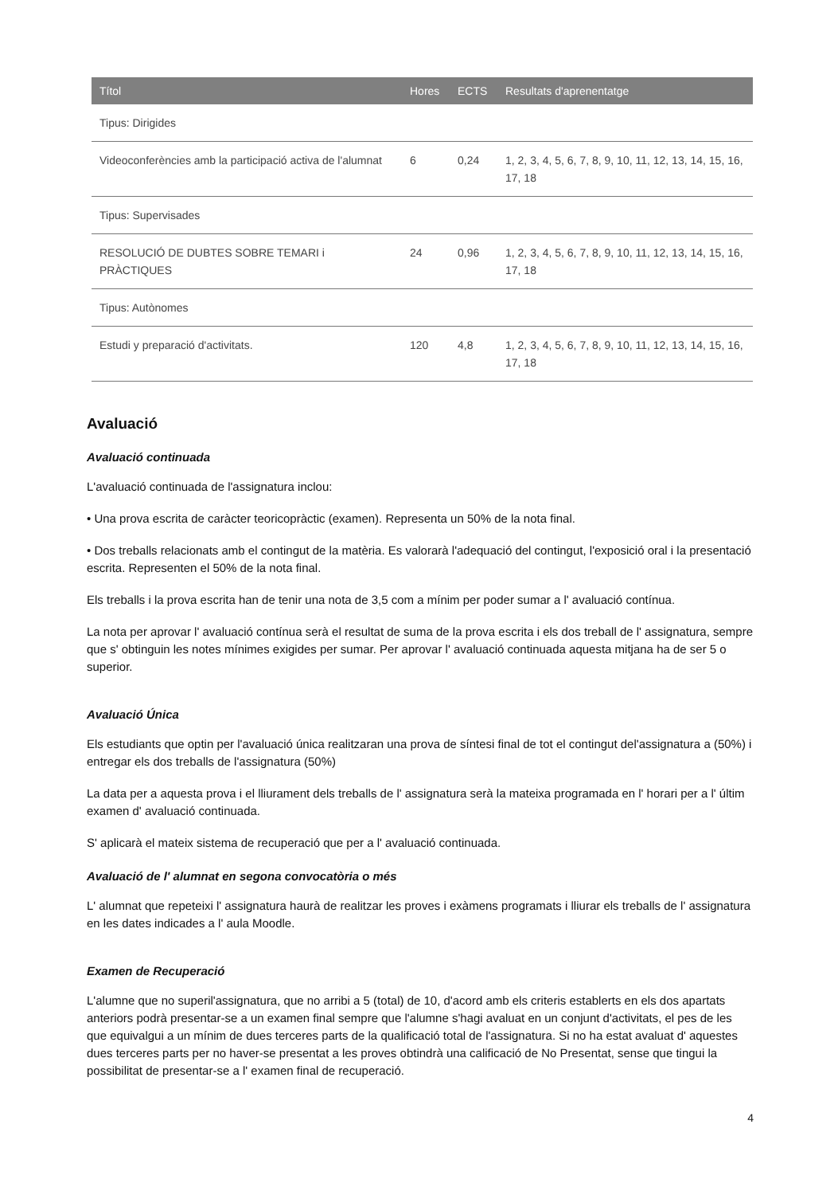| Títol | Hores | ECTS | Resultats d'aprenentatge |
| --- | --- | --- | --- |
| Tipus: Dirigides | | | |
| Videoconferències amb la participació activa de l'alumnat | 6 | 0,24 | 1, 2, 3, 4, 5, 6, 7, 8, 9, 10, 11, 12, 13, 14, 15, 16, 17, 18 |
| Tipus: Supervisades | | | |
| RESOLUCIÓ DE DUBTES SOBRE TEMARI i PRÀCTIQUES | 24 | 0,96 | 1, 2, 3, 4, 5, 6, 7, 8, 9, 10, 11, 12, 13, 14, 15, 16, 17, 18 |
| Tipus: Autònomes | | | |
| Estudi y preparació d'activitats. | 120 | 4,8 | 1, 2, 3, 4, 5, 6, 7, 8, 9, 10, 11, 12, 13, 14, 15, 16, 17, 18 |
Avaluació
Avaluació continuada
L'avaluació continuada de l'assignatura inclou:
• Una prova escrita de caràcter teoricopràctic (examen). Representa un 50% de la nota final.
• Dos treballs relacionats amb el contingut de la matèria. Es valorarà l'adequació del contingut, l'exposició oral i la presentació escrita. Representen el 50% de la nota final.
Els treballs i la prova escrita han de tenir una nota de 3,5 com a mínim per poder sumar a l' avaluació contínua.
La nota per aprovar l' avaluació contínua serà el resultat de suma de la prova escrita i els dos treball de l' assignatura, sempre que s' obtinguin les notes mínimes exigides per sumar. Per aprovar l' avaluació continuada aquesta mitjana ha de ser 5 o superior.
Avaluació Única
Els estudiants que optin per l'avaluació única realitzaran una prova de síntesi final de tot el contingut del'assignatura a (50%) i entregar els dos treballs de l'assignatura (50%)
La data per a aquesta prova i el lliurament dels treballs de l' assignatura serà la mateixa programada en l' horari per a l' últim examen d' avaluació continuada.
S' aplicarà el mateix sistema de recuperació que per a l' avaluació continuada.
Avaluació de l' alumnat en segona convocatòria o més
L' alumnat que repeteixi l' assignatura haurà de realitzar les proves i exàmens programats i lliurar els treballs de l' assignatura en les dates indicades a l' aula Moodle.
Examen de Recuperació
L'alumne que no superil'assignatura, que no arribi a 5 (total) de 10, d'acord amb els criteris establerts en els dos apartats anteriors podrà presentar-se a un examen final sempre que l'alumne s'hagi avaluat en un conjunt d'activitats, el pes de les que equivalgui a un mínim de dues terceres parts de la qualificació total de l'assignatura. Si no ha estat avaluat d' aquestes dues terceres parts per no haver-se presentat a les proves obtindrà una calificació de No Presentat, sense que tingui la possibilitat de presentar-se a l' examen final de recuperació.
4